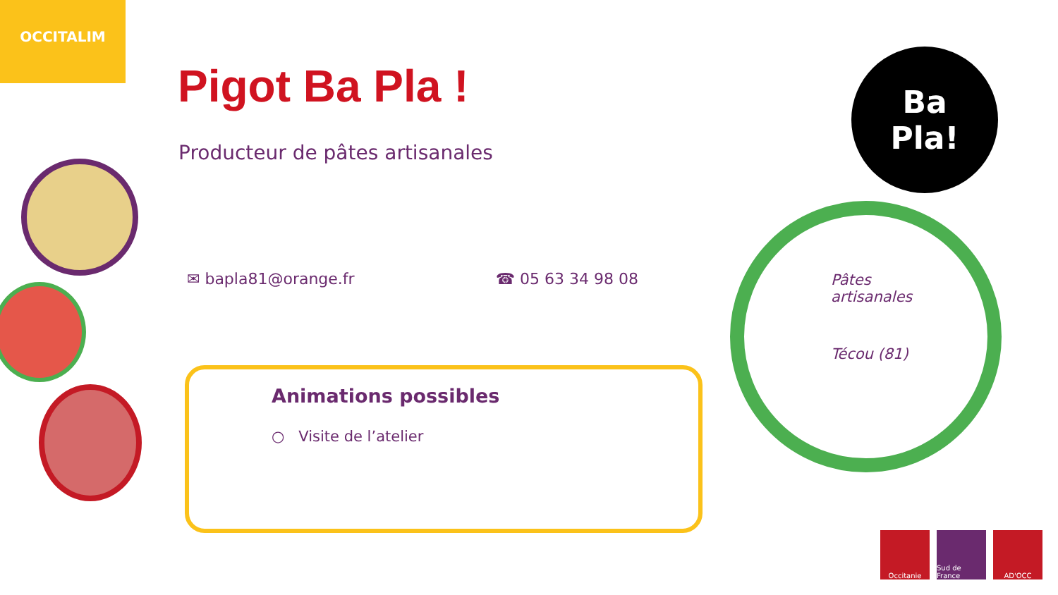OCCITALIM
Pigot Ba Pla !
Producteur de pâtes artisanales
✉ bapla81@orange.fr ☎ 05 63 34 98 08
Animations possibles
○ Visite de l’atelier
Ba
Pla!
Pâtes
artisanales
Técou (81)
Occitanie Sud de France
AD'OCC